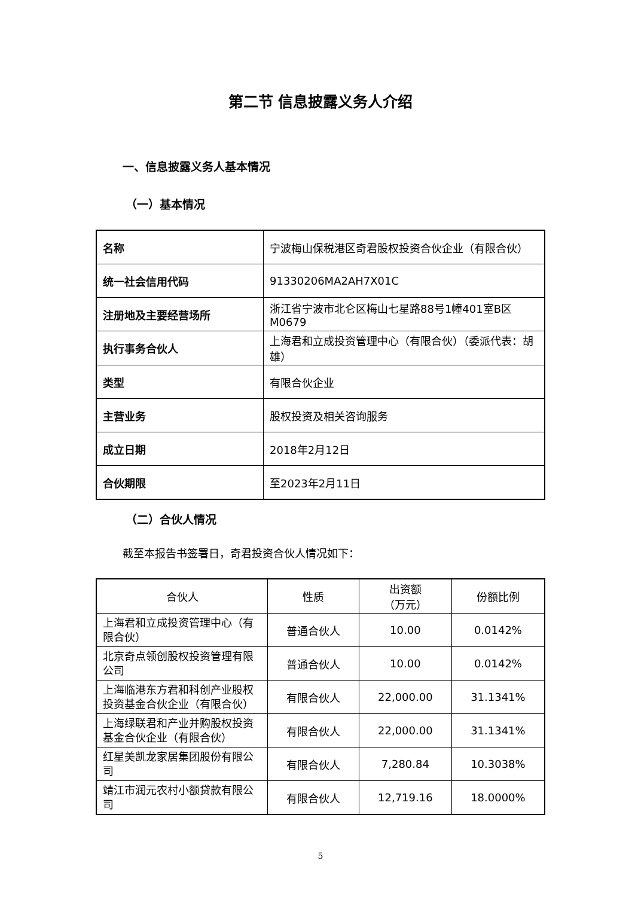第二节 信息披露义务人介绍
一、信息披露义务人基本情况
（一）基本情况
| 名称 | 宁波梅山保税港区奇君股权投资合伙企业（有限合伙） |
| 统一社会信用代码 | 91330206MA2AH7X01C |
| 注册地及主要经营场所 | 浙江省宁波市北仑区梅山七星路88号1幢401室B区M0679 |
| 执行事务合伙人 | 上海君和立成投资管理中心（有限合伙）（委派代表：胡雄） |
| 类型 | 有限合伙企业 |
| 主营业务 | 股权投资及相关咨询服务 |
| 成立日期 | 2018年2月12日 |
| 合伙期限 | 至2023年2月11日 |
（二）合伙人情况
截至本报告书签署日，奇君投资合伙人情况如下：
| 合伙人 | 性质 | 出资额 （万元） | 份额比例 |
| --- | --- | --- | --- |
| 上海君和立成投资管理中心（有限合伙） | 普通合伙人 | 10.00 | 0.0142% |
| 北京奇点领创股权投资管理有限公司 | 普通合伙人 | 10.00 | 0.0142% |
| 上海临港东方君和科创产业股权投资基金合伙企业（有限合伙） | 有限合伙人 | 22,000.00 | 31.1341% |
| 上海绿联君和产业并购股权投资基金合伙企业（有限合伙） | 有限合伙人 | 22,000.00 | 31.1341% |
| 红星美凯龙家居集团股份有限公司 | 有限合伙人 | 7,280.84 | 10.3038% |
| 靖江市润元农村小额贷款有限公司 | 有限合伙人 | 12,719.16 | 18.0000% |
5